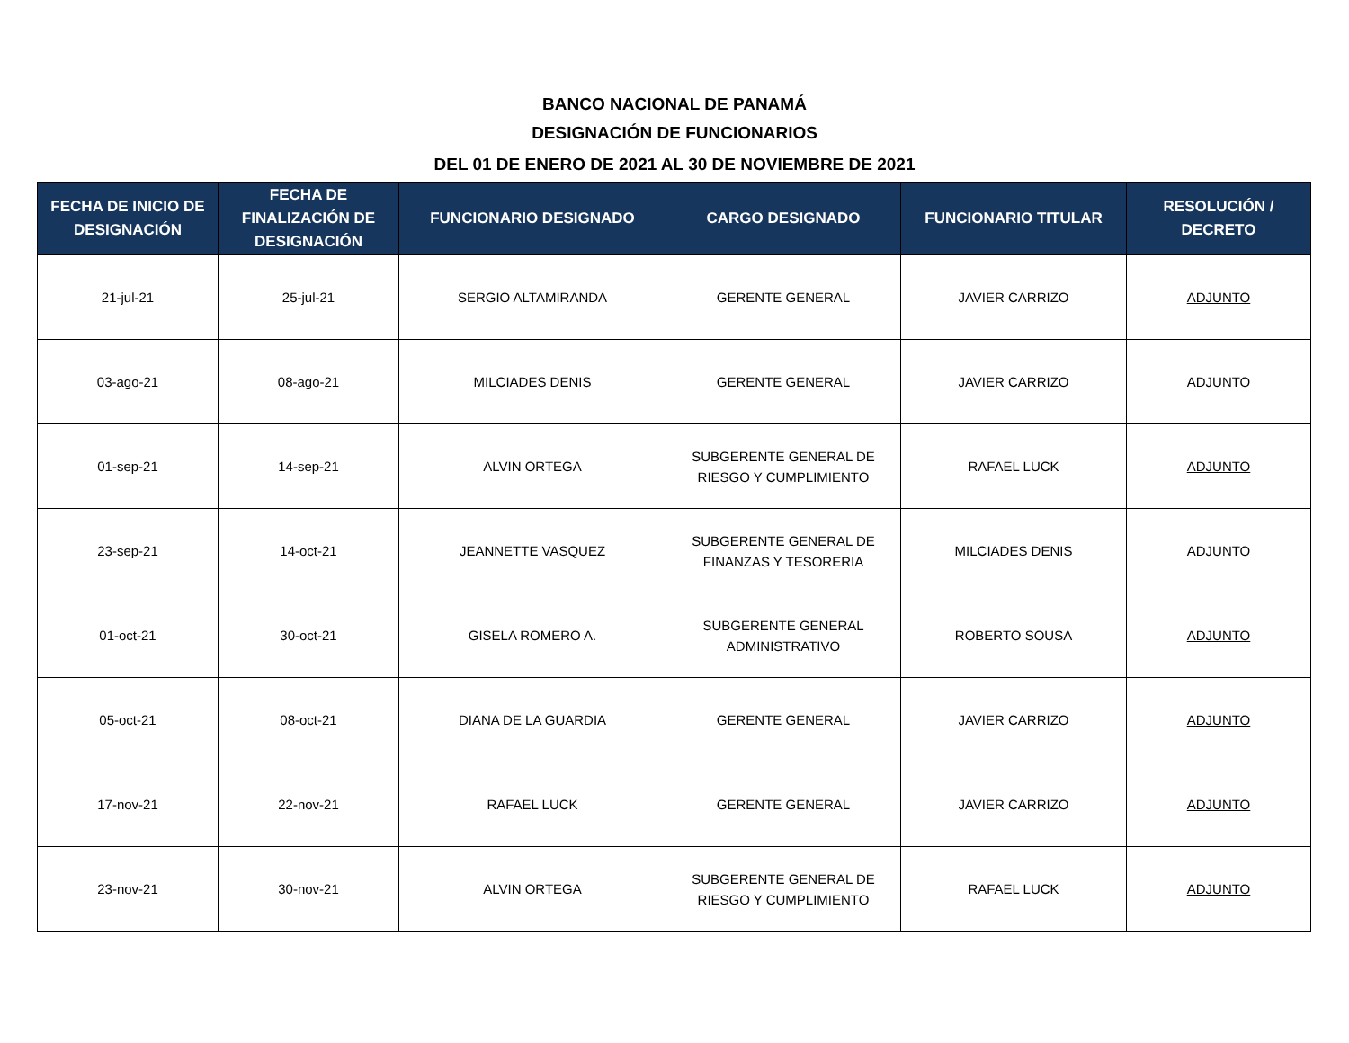BANCO NACIONAL DE PANAMÁ
DESIGNACIÓN DE FUNCIONARIOS
DEL 01 DE ENERO DE 2021 AL 30 DE NOVIEMBRE DE 2021
| FECHA DE INICIO DE DESIGNACIÓN | FECHA DE FINALIZACIÓN DE DESIGNACIÓN | FUNCIONARIO DESIGNADO | CARGO DESIGNADO | FUNCIONARIO TITULAR | RESOLUCIÓN / DECRETO |
| --- | --- | --- | --- | --- | --- |
| 21-jul-21 | 25-jul-21 | SERGIO ALTAMIRANDA | GERENTE GENERAL | JAVIER CARRIZO | ADJUNTO |
| 03-ago-21 | 08-ago-21 | MILCIADES DENIS | GERENTE GENERAL | JAVIER CARRIZO | ADJUNTO |
| 01-sep-21 | 14-sep-21 | ALVIN ORTEGA | SUBGERENTE GENERAL DE RIESGO Y CUMPLIMIENTO | RAFAEL LUCK | ADJUNTO |
| 23-sep-21 | 14-oct-21 | JEANNETTE VASQUEZ | SUBGERENTE GENERAL DE FINANZAS Y TESORERIA | MILCIADES DENIS | ADJUNTO |
| 01-oct-21 | 30-oct-21 | GISELA ROMERO A. | SUBGERENTE GENERAL ADMINISTRATIVO | ROBERTO SOUSA | ADJUNTO |
| 05-oct-21 | 08-oct-21 | DIANA DE LA GUARDIA | GERENTE GENERAL | JAVIER CARRIZO | ADJUNTO |
| 17-nov-21 | 22-nov-21 | RAFAEL LUCK | GERENTE GENERAL | JAVIER CARRIZO | ADJUNTO |
| 23-nov-21 | 30-nov-21 | ALVIN ORTEGA | SUBGERENTE GENERAL DE RIESGO Y CUMPLIMIENTO | RAFAEL LUCK | ADJUNTO |